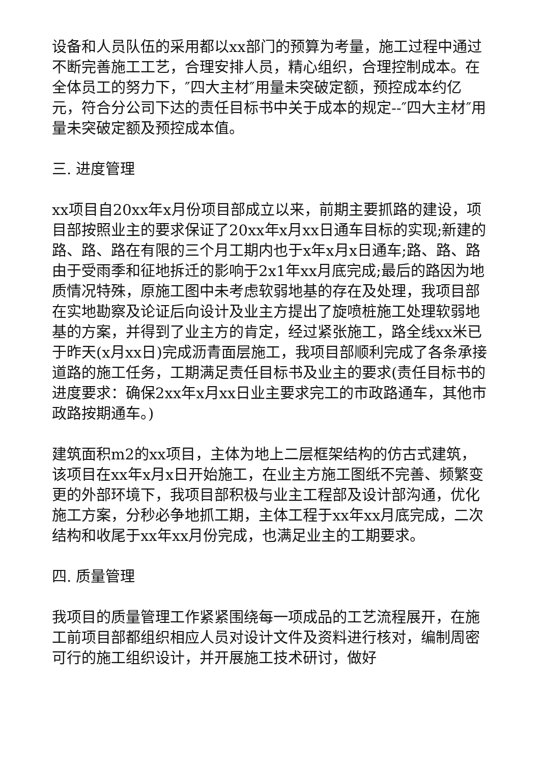设备和人员队伍的采用都以xx部门的预算为考量，施工过程中通过不断完善施工工艺，合理安排人员，精心组织，合理控制成本。在全体员工的努力下，″四大主材″用量未突破定额，预控成本约亿元，符合分公司下达的责任目标书中关于成本的规定--″四大主材″用量未突破定额及预控成本值。
三. 进度管理
xx项目自20xx年x月份项目部成立以来，前期主要抓路的建设，项目部按照业主的要求保证了20xx年x月xx日通车目标的实现;新建的路、路、路在有限的三个月工期内也于x年x月x日通车;路、路、路由于受雨季和征地拆迁的影响于2x1年xx月底完成;最后的路因为地质情况特殊，原施工图中未考虑软弱地基的存在及处理，我项目部在实地勘察及论证后向设计及业主方提出了旋喷桩施工处理软弱地基的方案，并得到了业主方的肯定，经过紧张施工，路全线xx米已于昨天(x月xx日)完成沥青面层施工，我项目部顺利完成了各条承接道路的施工任务，工期满足责任目标书及业主的要求(责任目标书的进度要求：确保2xx年x月xx日业主要求完工的市政路通车，其他市政路按期通车。)
建筑面积m2的xx项目，主体为地上二层框架结构的仿古式建筑，该项目在xx年x月x日开始施工，在业主方施工图纸不完善、频繁变更的外部环境下，我项目部积极与业主工程部及设计部沟通，优化施工方案，分秒必争地抓工期，主体工程于xx年xx月底完成，二次结构和收尾于xx年xx月份完成，也满足业主的工期要求。
四. 质量管理
我项目的质量管理工作紧紧围绕每一项成品的工艺流程展开，在施工前项目部都组织相应人员对设计文件及资料进行核对，编制周密可行的施工组织设计，并开展施工技术研讨，做好